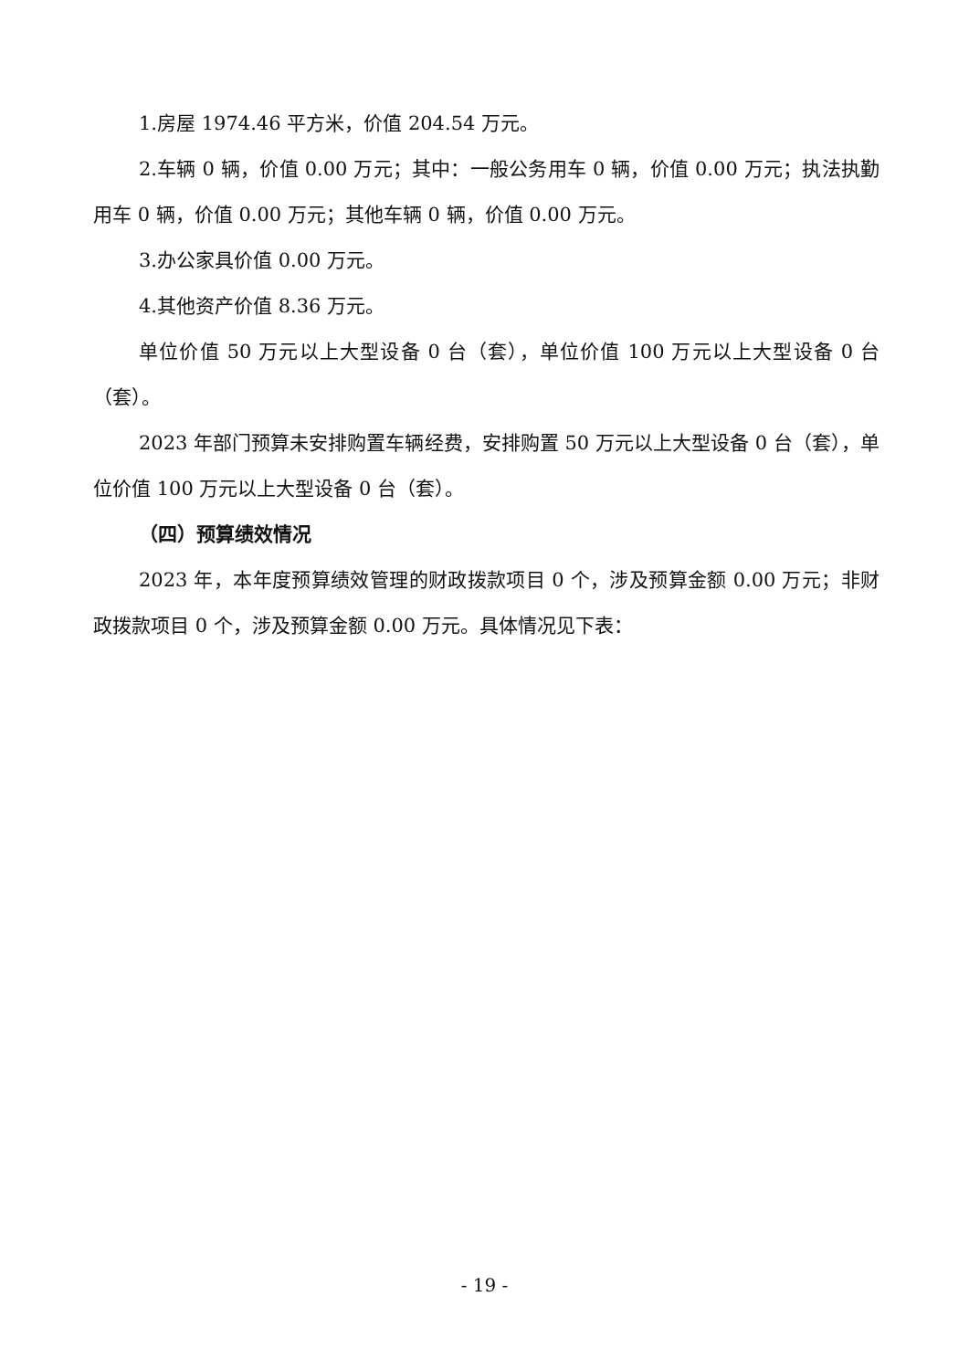1.房屋 1974.46 平方米，价值 204.54 万元。
2.车辆 0 辆，价值 0.00 万元；其中：一般公务用车 0 辆，价值 0.00 万元；执法执勤用车 0 辆，价值 0.00 万元；其他车辆 0 辆，价值 0.00 万元。
3.办公家具价值 0.00 万元。
4.其他资产价值 8.36 万元。
单位价值 50 万元以上大型设备 0 台（套），单位价值 100 万元以上大型设备 0 台（套）。
2023 年部门预算未安排购置车辆经费，安排购置 50 万元以上大型设备 0 台（套），单位价值 100 万元以上大型设备 0 台（套）。
（四）预算绩效情况
2023 年，本年度预算绩效管理的财政拨款项目 0 个，涉及预算金额 0.00 万元；非财政拨款项目 0 个，涉及预算金额 0.00 万元。具体情况见下表：
- 19 -